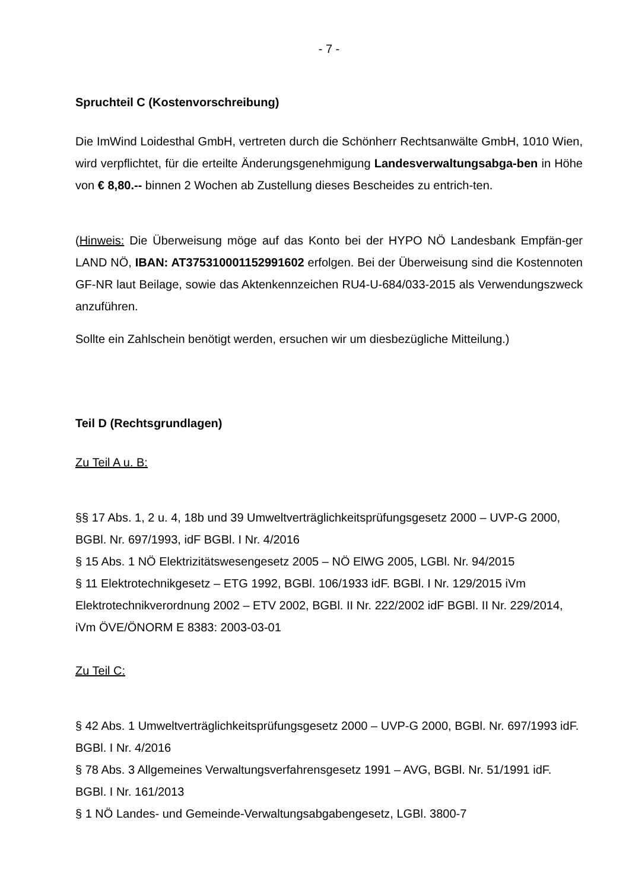- 7 -
Spruchteil C (Kostenvorschreibung)
Die ImWind Loidesthal GmbH, vertreten durch die Schönherr Rechtsanwälte GmbH, 1010 Wien, wird verpflichtet, für die erteilte Änderungsgenehmigung Landesverwaltungsabga-ben in Höhe von € 8,80.-- binnen 2 Wochen ab Zustellung dieses Bescheides zu entrich-ten.
(Hinweis: Die Überweisung möge auf das Konto bei der HYPO NÖ Landesbank Empfän-ger LAND NÖ, IBAN: AT375310001152991602 erfolgen. Bei der Überweisung sind die Kostennoten GF-NR laut Beilage, sowie das Aktenkennzeichen RU4-U-684/033-2015 als Verwendungszweck anzuführen.
Sollte ein Zahlschein benötigt werden, ersuchen wir um diesbezügliche Mitteilung.)
Teil D (Rechtsgrundlagen)
Zu Teil A u. B:
§§ 17 Abs. 1, 2 u. 4, 18b und 39 Umweltverträglichkeitsprüfungsgesetz 2000 – UVP-G 2000, BGBl. Nr. 697/1993, idF BGBl. I Nr. 4/2016
§ 15 Abs. 1 NÖ Elektrizitätswesengesetz 2005 – NÖ ElWG 2005, LGBl. Nr. 94/2015
§ 11 Elektrotechnikgesetz – ETG 1992, BGBl. 106/1933 idF. BGBl. I Nr. 129/2015 iVm Elektrotechnikverordnung 2002 – ETV 2002, BGBl. II Nr. 222/2002 idF BGBl. II Nr. 229/2014, iVm ÖVE/ÖNORM E 8383: 2003-03-01
Zu Teil C:
§ 42 Abs. 1 Umweltverträglichkeitsprüfungsgesetz 2000 – UVP-G 2000, BGBl. Nr. 697/1993 idF. BGBl. I Nr. 4/2016
§ 78 Abs. 3 Allgemeines Verwaltungsverfahrensgesetz 1991 – AVG, BGBl. Nr. 51/1991 idF. BGBl. I Nr. 161/2013
§ 1 NÖ Landes- und Gemeinde-Verwaltungsabgabengesetz, LGBl. 3800-7